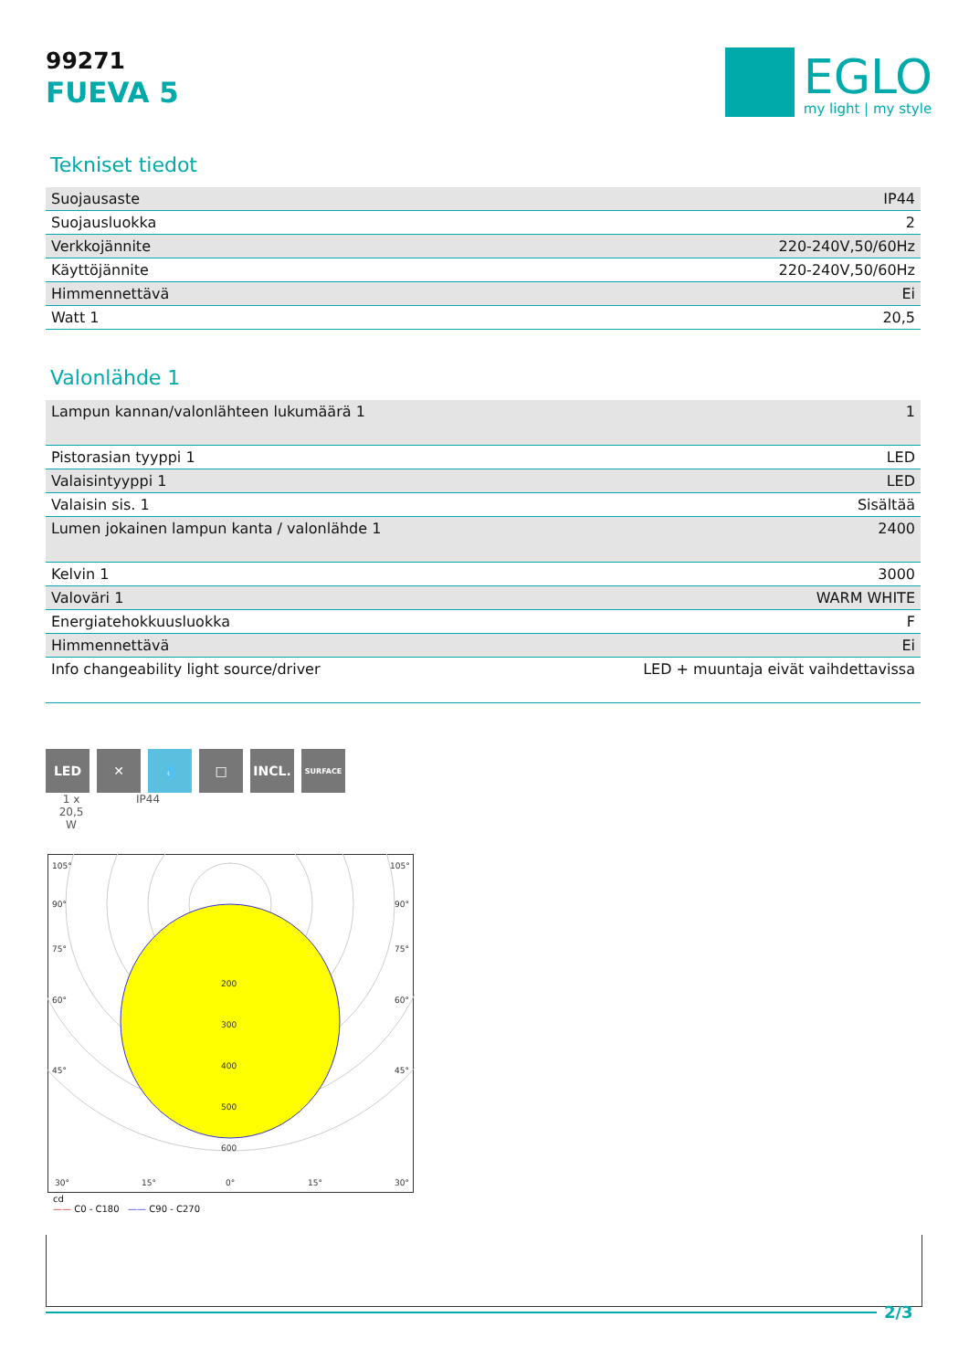99271
FUEVA 5
EGLO
my light | my style
Tekniset tiedot
| Suojausaste | IP44 |
| Suojausluokka | 2 |
| Verkkojännite | 220-240V,50/60Hz |
| Käyttöjännite | 220-240V,50/60Hz |
| Himmennettävä | Ei |
| Watt 1 | 20,5 |
Valonlähde 1
| Lampun kannan/valonlähteen lukumäärä 1 | 1 |
| Pistorasian tyyppi 1 | LED |
| Valaisintyyppi 1 | LED |
| Valaisin sis. 1 | Sisältää |
| Lumen jokainen lampun kanta / valonlähde 1 | 2400 |
| Kelvin 1 | 3000 |
| Valoväri 1 | WARM WHITE |
| Energiatehokkuusluokka | F |
| Himmennettävä | Ei |
| Info changeability light source/driver | LED + muuntaja eivät vaihdettavissa |
LED ✕ 💧 □ INCL.
SURFACE
1 x
20,5
W
IP44
105°
105°
90°
90°
75°
75°
60°
60°
45°
45°
200
300
400
500
600
30°
15°
0°
15°
30°
cd
—— C0 - C180 —— C90 - C270
2/3